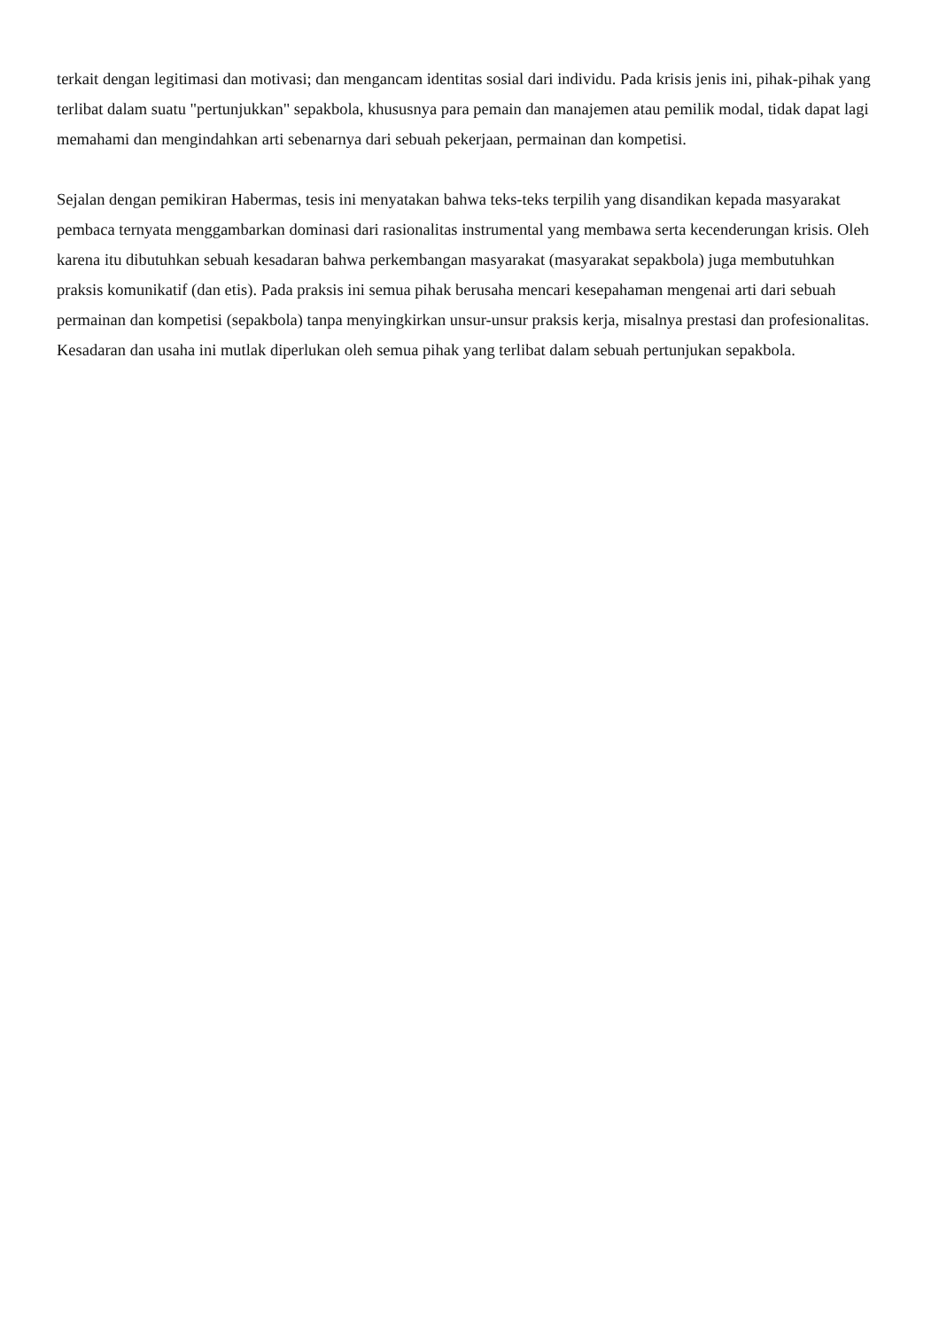terkait dengan legitimasi dan motivasi; dan mengancam identitas sosial dari individu. Pada krisis jenis ini, pihak-pihak yang terlibat dalam suatu "pertunjukkan" sepakbola, khususnya para pemain dan manajemen atau pemilik modal, tidak dapat lagi memahami dan mengindahkan arti sebenarnya dari sebuah pekerjaan, permainan dan kompetisi.
Sejalan dengan pemikiran Habermas, tesis ini menyatakan bahwa teks-teks terpilih yang disandikan kepada masyarakat pembaca ternyata menggambarkan dominasi dari rasionalitas instrumental yang membawa serta kecenderungan krisis. Oleh karena itu dibutuhkan sebuah kesadaran bahwa perkembangan masyarakat (masyarakat sepakbola) juga membutuhkan praksis komunikatif (dan etis). Pada praksis ini semua pihak berusaha mencari kesepahaman mengenai arti dari sebuah permainan dan kompetisi (sepakbola) tanpa menyingkirkan unsur-unsur praksis kerja, misalnya prestasi dan profesionalitas. Kesadaran dan usaha ini mutlak diperlukan oleh semua pihak yang terlibat dalam sebuah pertunjukan sepakbola.